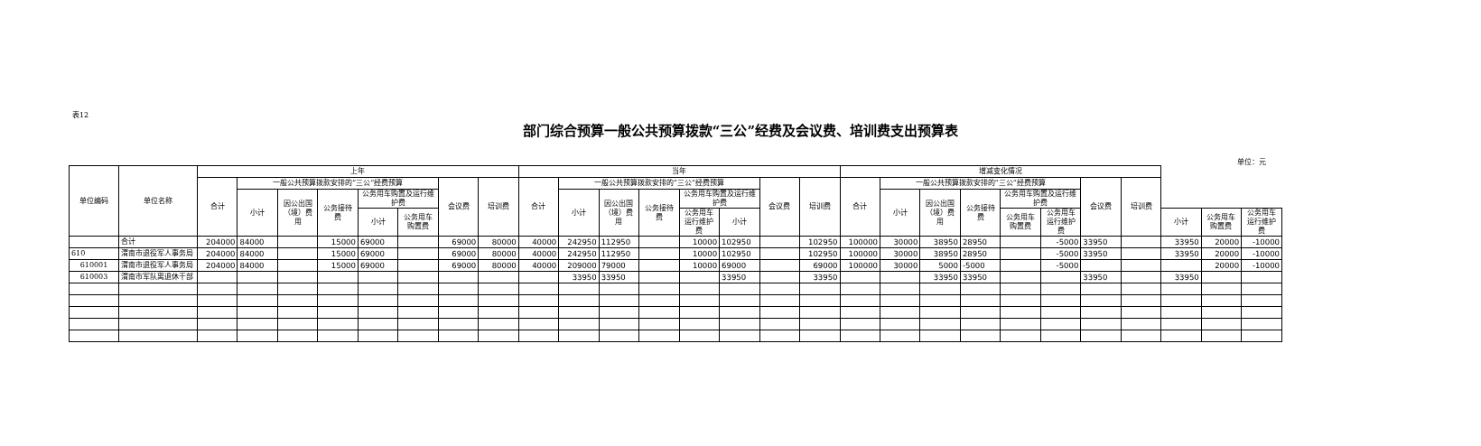表12
部门综合预算一般公共预算拨款“三公”经费及会议费、培训费支出预算表
单位：元
| 单位编码 | 单位名称 | 上年 | | | | | | | | 当年 | | | | | | | | 增减变化情况 | | | | | | | | | | |
| --- | --- | --- | --- | --- | --- | --- | --- | --- | --- | --- | --- | --- | --- | --- | --- | --- | --- | --- | --- | --- | --- | --- | --- | --- | --- | --- | --- | --- |
| | | 合计 | 一般公共预算拨款安排的“三公”经费预算 | | | | | 会议费 | 培训费 | 合计 | 一般公共预算拨款安排的“三公”经费预算 | | | | | 会议费 | 培训费 | 合计 | 一般公共预算拨款安排的“三公”经费预算 | | | | | 会议费 | 培训费 | | | |
| | | | 小计 | 因公出国（境）费用 | 公务接待费 | 公务用车购置及运行维护费 | | | | | 小计 | 因公出国（境）费用 | 公务接待费 | 公务用车购置及运行维护费 | | | | | 小计 | 因公出国（境）费用 | 公务接待费 | 公务用车购置及运行维护费 | | | | | | |
| | | | | | | 小计 | 公务用车购置费 | | | | | | | 公务用车运行维护费 | 小计 | | | | | | | 公务用车购置费 | 公务用车运行维护费 | | | 小计 | 公务用车购置费 | 公务用车运行维护费 |
| | 合计 | 204000 | 84000 | | 15000 | 69000 | | 69000 | 80000 | 40000 | 242950 | 112950 | | 10000 | 102950 | | 102950 | 100000 | 30000 | 38950 | 28950 | | -5000 | 33950 | | 33950 | 20000 | -10000 |
| 610 | 渭南市退役军人事务局 | 204000 | 84000 | | 15000 | 69000 | | 69000 | 80000 | 40000 | 242950 | 112950 | | 10000 | 102950 | | 102950 | 100000 | 30000 | 38950 | 28950 | | -5000 | 33950 | | 33950 | 20000 | -10000 |
| 610001 | 渭南市退役军人事务局 | 204000 | 84000 | | 15000 | 69000 | | 69000 | 80000 | 40000 | 209000 | 79000 | | 10000 | 69000 | | 69000 | 100000 | 30000 | 5000 | -5000 | | -5000 | | | | 20000 | -10000 |
| 610003 | 渭南市军队离退休干部 | | | | | | | | | | 33950 | 33950 | | | 33950 | | 33950 | | | 33950 | 33950 | | | 33950 | | 33950 | | |